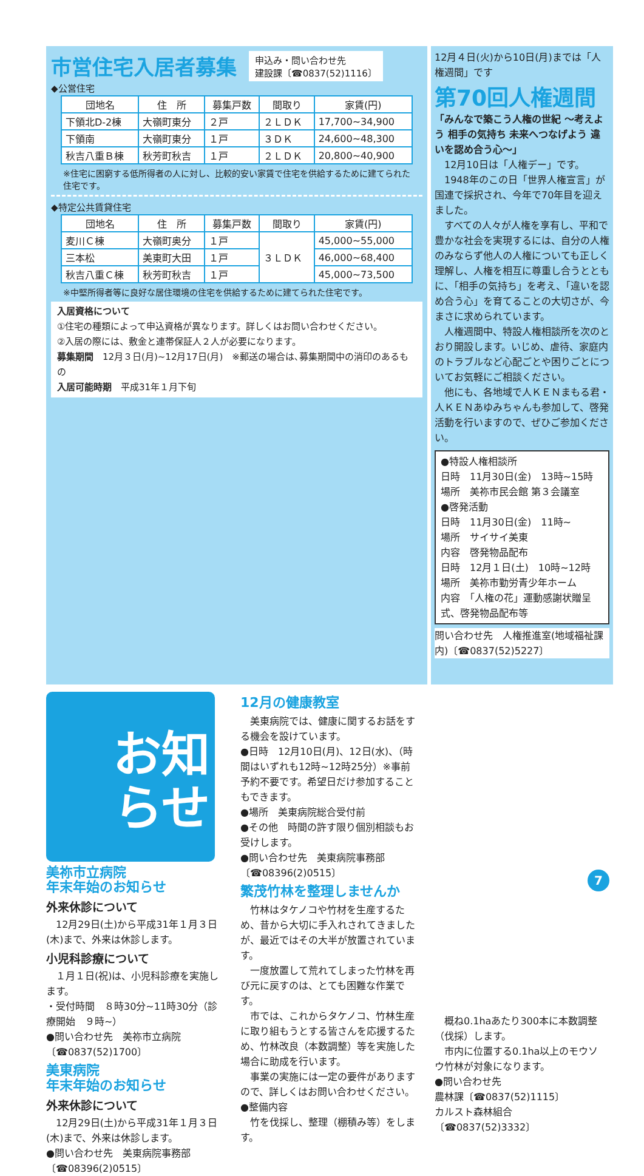市営住宅入居者募集
申込み・問い合わせ先
建設課〔☎0837(52)1116〕
◆公営住宅
| 団地名 | 住 所 | 募集戸数 | 間取り | 家賃(円) |
| --- | --- | --- | --- | --- |
| 下領北D-2棟 | 大嶺町東分 | ２戸 | ２ＬＤＫ | 17,700~34,900 |
| 下領南 | 大嶺町東分 | １戸 | ３ＤＫ | 24,600~48,300 |
| 秋吉八重Ｂ棟 | 秋芳町秋吉 | １戸 | ２ＬＤＫ | 20,800~40,900 |
※住宅に困窮する低所得者の人に対し、比較的安い家賃で住宅を供給するために建てられた住宅です。
◆特定公共賃貸住宅
| 団地名 | 住 所 | 募集戸数 | 間取り | 家賃(円) |
| --- | --- | --- | --- | --- |
| 麦川Ｃ棟 | 大嶺町奥分 | １戸 | ３ＬＤＫ | 45,000~55,000 |
| 三本松 | 美東町大田 | １戸 | | 46,000~68,400 |
| 秋吉八重Ｃ棟 | 秋芳町秋吉 | １戸 | | 45,000~73,500 |
※中堅所得者等に良好な居住環境の住宅を供給するために建てられた住宅です。
入居資格について
①住宅の種類によって申込資格が異なります。詳しくはお問い合わせください。
②入居の際には、敷金と連帯保証人２人が必要になります。
募集期間　12月３日(月)~12月17日(月)　※郵送の場合は､募集期間中の消印のあるもの
入居可能時期　平成31年１月下旬
12月４日(火)から10日(月)までは「人権週間」です
第70回人権週間
「みんなで築こう人権の世紀 ～考えよう 相手の気持ち 未来へつなげよう 違いを認め合う心～」
　12月10日は「人権デー」です。
　1948年のこの日「世界人権宣言」が国連で採択され、今年で70年目を迎えました。
　すべての人々が人権を享有し、平和で豊かな社会を実現するには、自分の人権のみならず他人の人権についても正しく理解し、人権を相互に尊重し合うとともに、「相手の気持ち」を考え、「違いを認め合う心」を育てることの大切さが、今まさに求められています。
　人権週間中、特設人権相談所を次のとおり開設します。いじめ、虐待、家庭内のトラブルなど心配ごとや困りごとについてお気軽にご相談ください。
　他にも、各地域で人ＫＥＮまもる君・人ＫＥＮあゆみちゃんも参加して、啓発活動を行いますので、ぜひご参加ください。
●特設人権相談所
日時　11月30日(金)　13時~15時
場所　美祢市民会館 第３会議室
●啓発活動
日時　11月30日(金)　11時~
場所　サイサイ美東
内容　啓発物品配布
日時　12月１日(土)　10時~12時
場所　美祢市勤労青少年ホーム
内容　「人権の花」運動感謝状贈呈式、啓発物品配布等
問い合わせ先　人権推進室(地域福祉課内)〔☎0837(52)5227〕
お知
らせ
美祢市立病院
年末年始のお知らせ
外来休診について
　12月29日(土)から平成31年１月３日(木)まで、外来は休診します。
小児科診療について
　１月１日(祝)は、小児科診療を実施します。
・受付時間　８時30分~11時30分（診療開始　９時~）
●問い合わせ先　美祢市立病院〔☎0837(52)1700〕
美東病院
年末年始のお知らせ
外来休診について
　12月29日(土)から平成31年１月３日(木)まで、外来は休診します。
●問い合わせ先　美東病院事務部〔☎08396(2)0515〕
12月の健康教室
　美東病院では、健康に関するお話をする機会を設けています。
●日時　12月10日(月)、12日(水)、（時間はいずれも12時~12時25分）※事前予約不要です。希望日だけ参加することもできます。
●場所　美東病院総合受付前
●その他　時間の許す限り個別相談もお受けします。
●問い合わせ先　美東病院事務部〔☎08396(2)0515〕
繁茂竹林を整理しませんか
　竹林はタケノコや竹材を生産するため、昔から大切に手入れされてきましたが、最近ではその大半が放置されています。
　一度放置して荒れてしまった竹林を再び元に戻すのは、とても困難な作業です。
　市では、これからタケノコ、竹林生産に取り組もうとする皆さんを応援するため、竹林改良（本数調整）等を実施した場合に助成を行います。
　事業の実施には一定の要件がありますので、詳しくはお問い合わせください。
●整備内容
　竹を伐採し、整理（棚積み等）をします。
　概ね0.1haあたり300本に本数調整（伐採）します。
　市内に位置する0.1ha以上のモウソウ竹林が対象になります。
●問い合わせ先
農林課〔☎0837(52)1115〕
カルスト森林組合〔☎0837(52)3332〕
7